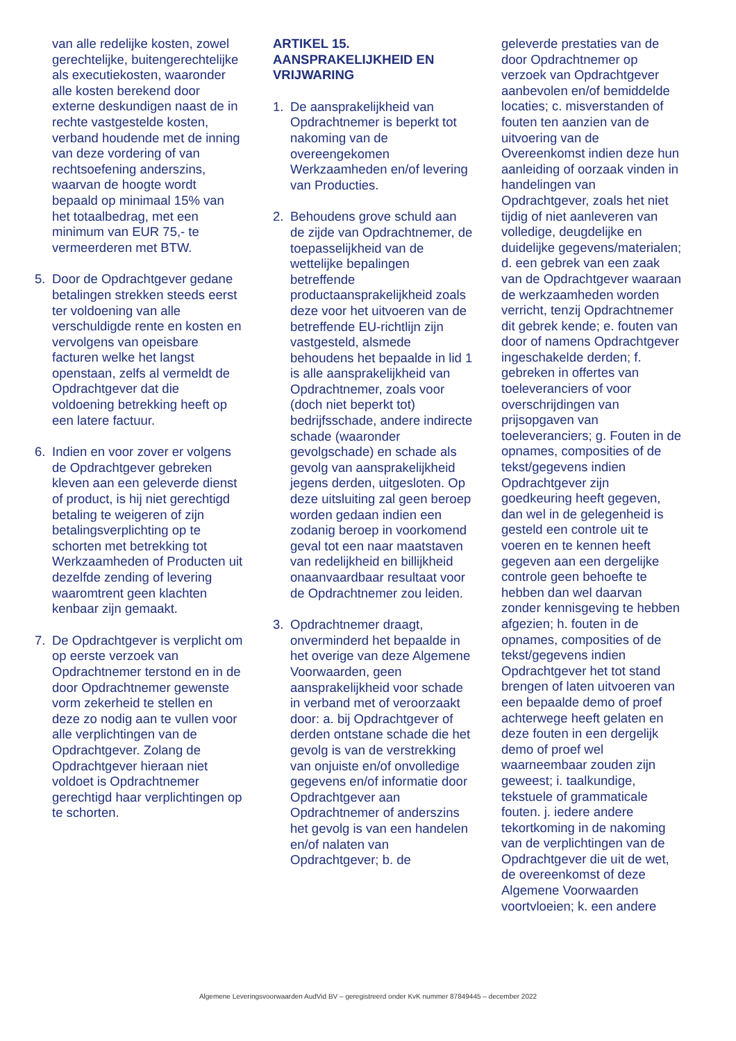van alle redelijke kosten, zowel gerechtelijke, buitengerechtelijke als executiekosten, waaronder alle kosten berekend door externe deskundigen naast de in rechte vastgestelde kosten, verband houdende met de inning van deze vordering of van rechtsoefening anderszins, waarvan de hoogte wordt bepaald op minimaal 15% van het totaalbedrag, met een minimum van EUR 75,- te vermeerderen met BTW.
5. Door de Opdrachtgever gedane betalingen strekken steeds eerst ter voldoening van alle verschuldigde rente en kosten en vervolgens van opeisbare facturen welke het langst openstaan, zelfs al vermeldt de Opdrachtgever dat die voldoening betrekking heeft op een latere factuur.
6. Indien en voor zover er volgens de Opdrachtgever gebreken kleven aan een geleverde dienst of product, is hij niet gerechtigd betaling te weigeren of zijn betalingsverplichting op te schorten met betrekking tot Werkzaamheden of Producten uit dezelfde zending of levering waaromtrent geen klachten kenbaar zijn gemaakt.
7. De Opdrachtgever is verplicht om op eerste verzoek van Opdrachtnemer terstond en in de door Opdrachtnemer gewenste vorm zekerheid te stellen en deze zo nodig aan te vullen voor alle verplichtingen van de Opdrachtgever. Zolang de Opdrachtgever hieraan niet voldoet is Opdrachtnemer gerechtigd haar verplichtingen op te schorten.
ARTIKEL 15.
AANSPRAKELIJKHEID EN VRIJWARING
1. De aansprakelijkheid van Opdrachtnemer is beperkt tot nakoming van de overeengekomen Werkzaamheden en/of levering van Producties.
2. Behoudens grove schuld aan de zijde van Opdrachtnemer, de toepasselijkheid van de wettelijke bepalingen betreffende productaansprakelijkheid zoals deze voor het uitvoeren van de betreffende EU-richtlijn zijn vastgesteld, alsmede behoudens het bepaalde in lid 1 is alle aansprakelijkheid van Opdrachtnemer, zoals voor (doch niet beperkt tot) bedrijfsschade, andere indirecte schade (waaronder gevolgschade) en schade als gevolg van aansprakelijkheid jegens derden, uitgesloten. Op deze uitsluiting zal geen beroep worden gedaan indien een zodanig beroep in voorkomend geval tot een naar maatstaven van redelijkheid en billijkheid onaanvaardbaar resultaat voor de Opdrachtnemer zou leiden.
3. Opdrachtnemer draagt, onverminderd het bepaalde in het overige van deze Algemene Voorwaarden, geen aansprakelijkheid voor schade in verband met of veroorzaakt door: a. bij Opdrachtgever of derden ontstane schade die het gevolg is van de verstrekking van onjuiste en/of onvolledige gegevens en/of informatie door Opdrachtgever aan Opdrachtnemer of anderszins het gevolg is van een handelen en/of nalaten van Opdrachtgever; b. de
geleverde prestaties van de door Opdrachtnemer op verzoek van Opdrachtgever aanbevolen en/of bemiddelde locaties; c. misverstanden of fouten ten aanzien van de uitvoering van de Overeenkomst indien deze hun aanleiding of oorzaak vinden in handelingen van Opdrachtgever, zoals het niet tijdig of niet aanleveren van volledige, deugdelijke en duidelijke gegevens/materialen; d. een gebrek van een zaak van de Opdrachtgever waaraan de werkzaamheden worden verricht, tenzij Opdrachtnemer dit gebrek kende; e. fouten van door of namens Opdrachtgever ingeschakelde derden; f. gebreken in offertes van toeleveranciers of voor overschrijdingen van prijsopgaven van toeleveranciers; g. Fouten in de opnames, composities of de tekst/gegevens indien Opdrachtgever zijn goedkeuring heeft gegeven, dan wel in de gelegenheid is gesteld een controle uit te voeren en te kennen heeft gegeven aan een dergelijke controle geen behoefte te hebben dan wel daarvan zonder kennisgeving te hebben afgezien; h. fouten in de opnames, composities of de tekst/gegevens indien Opdrachtgever het tot stand brengen of laten uitvoeren van een bepaalde demo of proef achterwege heeft gelaten en deze fouten in een dergelijk demo of proef wel waarneembaar zouden zijn geweest; i. taalkundige, tekstuele of grammaticale fouten. j. iedere andere tekortkoming in de nakoming van de verplichtingen van de Opdrachtgever die uit de wet, de overeenkomst of deze Algemene Voorwaarden voortvloeien; k. een andere
Algemene Leveringsvoorwaarden AudVid BV – geregistreerd onder KvK nummer 87849445 – december 2022